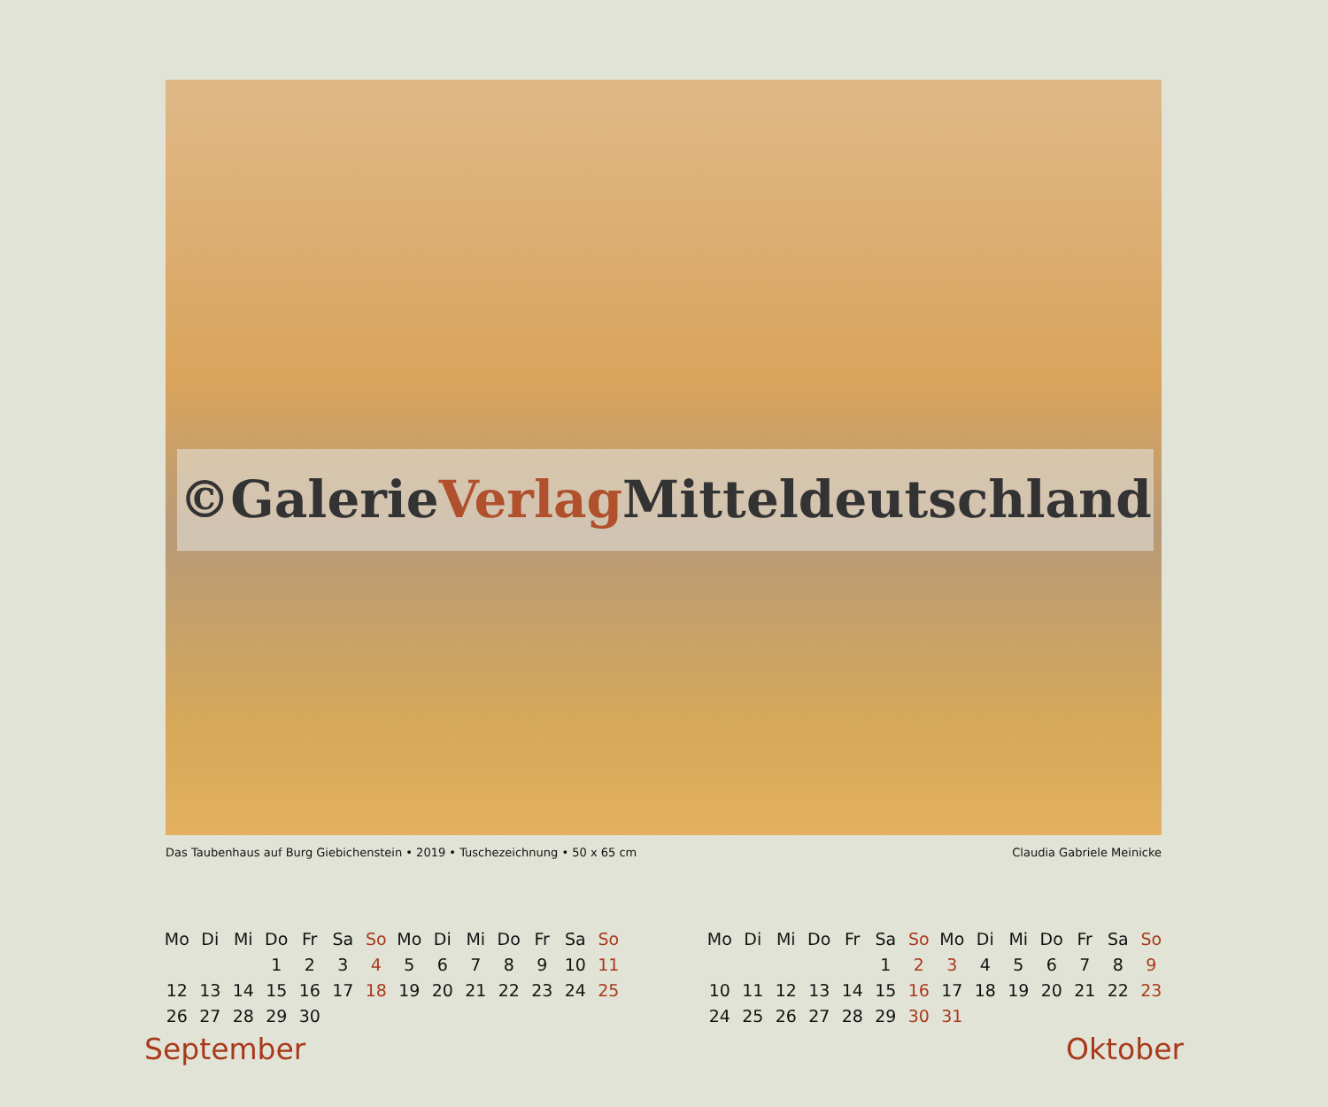©GalerieVerlag Mitteldeutschland
Das Taubenhaus auf Burg Giebichenstein • 2019 • Tuschezeichnung • 50 x 65 cm
Claudia Gabriele Meinicke
| Mo | Di | Mi | Do | Fr | Sa | So | Mo | Di | Mi | Do | Fr | Sa | So |
| --- | --- | --- | --- | --- | --- | --- | --- | --- | --- | --- | --- | --- | --- |
| | | | 1 | 2 | 3 | 4 | 5 | 6 | 7 | 8 | 9 | 10 | 11 |
| 12 | 13 | 14 | 15 | 16 | 17 | 18 | 19 | 20 | 21 | 22 | 23 | 24 | 25 |
| 26 | 27 | 28 | 29 | 30 | | | | | | | | | |
| Mo | Di | Mi | Do | Fr | Sa | So | Mo | Di | Mi | Do | Fr | Sa | So |
| --- | --- | --- | --- | --- | --- | --- | --- | --- | --- | --- | --- | --- | --- |
| | | | | | 1 | 2 | 3 | 4 | 5 | 6 | 7 | 8 | 9 |
| 10 | 11 | 12 | 13 | 14 | 15 | 16 | 17 | 18 | 19 | 20 | 21 | 22 | 23 |
| 24 | 25 | 26 | 27 | 28 | 29 | 30 | 31 | | | | | | |
September Oktober